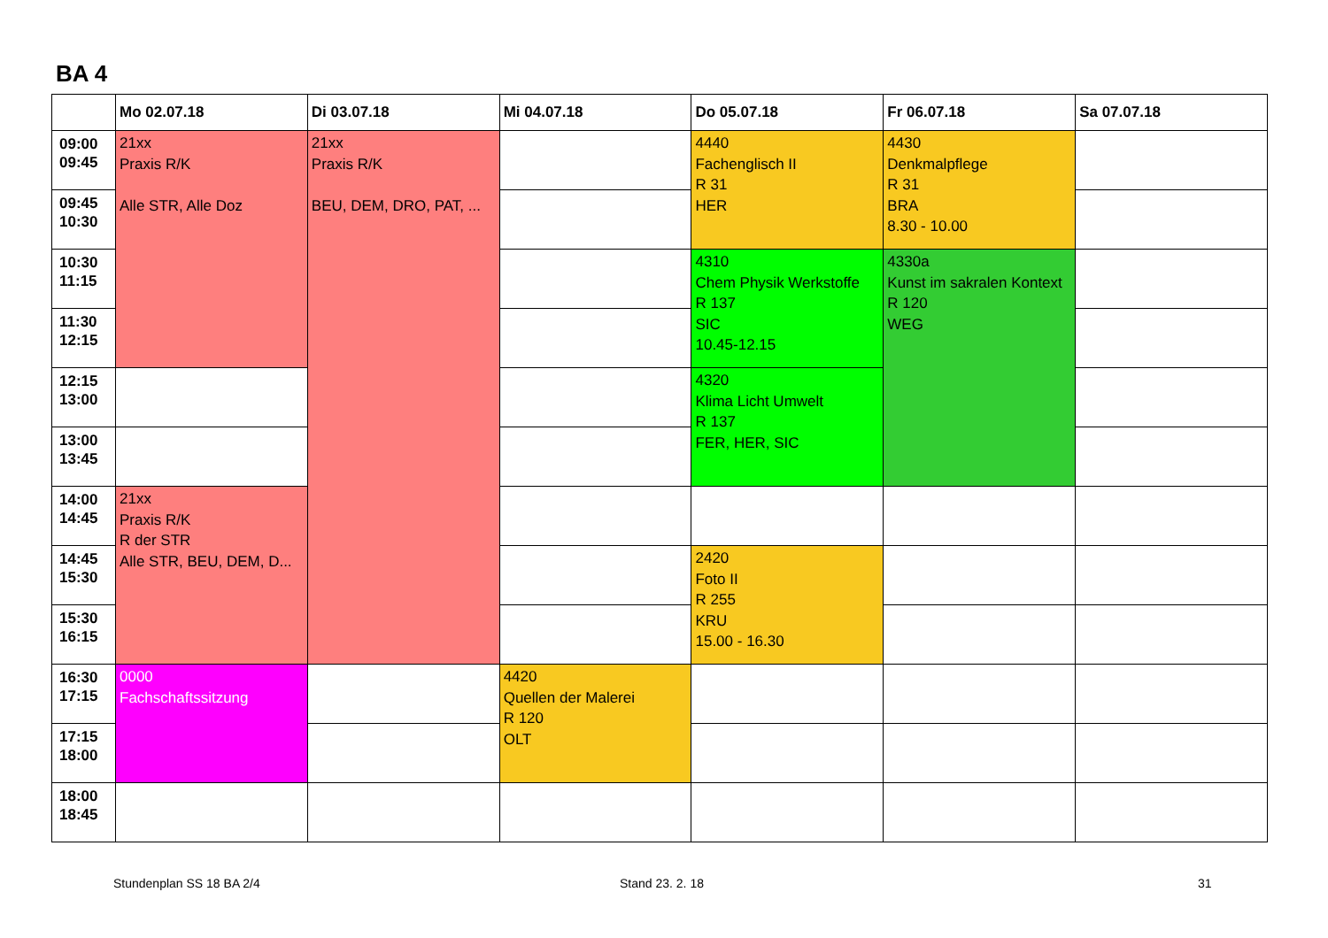BA 4
| | Mo 02.07.18 | Di 03.07.18 | Mi 04.07.18 | Do 05.07.18 | Fr 06.07.18 | Sa 07.07.18 |
| --- | --- | --- | --- | --- | --- | --- |
| 09:00 09:45 | 21xx Praxis R/K Alle STR, Alle Doz | 21xx Praxis R/K BEU, DEM, DRO, PAT, ... | | 4440 Fachenglisch II R 31 HER | 4430 Denkmalpflege R 31 BRA 8.30 - 10.00 | |
| 09:45 10:30 | | | | | | |
| 10:30 11:15 | | | | 4310 Chem Physik Werkstoffe R 137 SIC 10.45-12.15 | 4330a Kunst im sakralen Kontext R 120 WEG | |
| 11:30 12:15 | | | | | | |
| 12:15 13:00 | | | | 4320 Klima Licht Umwelt R 137 FER, HER, SIC | | |
| 13:00 13:45 | | | | | | |
| 14:00 14:45 | 21xx Praxis R/K R der STR Alle STR, BEU, DEM, D... | | | | | |
| 14:45 15:30 | | | | 2420 Foto II R 255 KRU 15.00 - 16.30 | | |
| 15:30 16:15 | | | | | | |
| 16:30 17:15 | 0000 Fachschaftssitzung | | 4420 Quellen der Malerei R 120 OLT | | | |
| 17:15 18:00 | | | | | | |
| 18:00 18:45 | | | | | | |
Stundenplan SS 18 BA 2/4 Stand 23. 2. 18 31